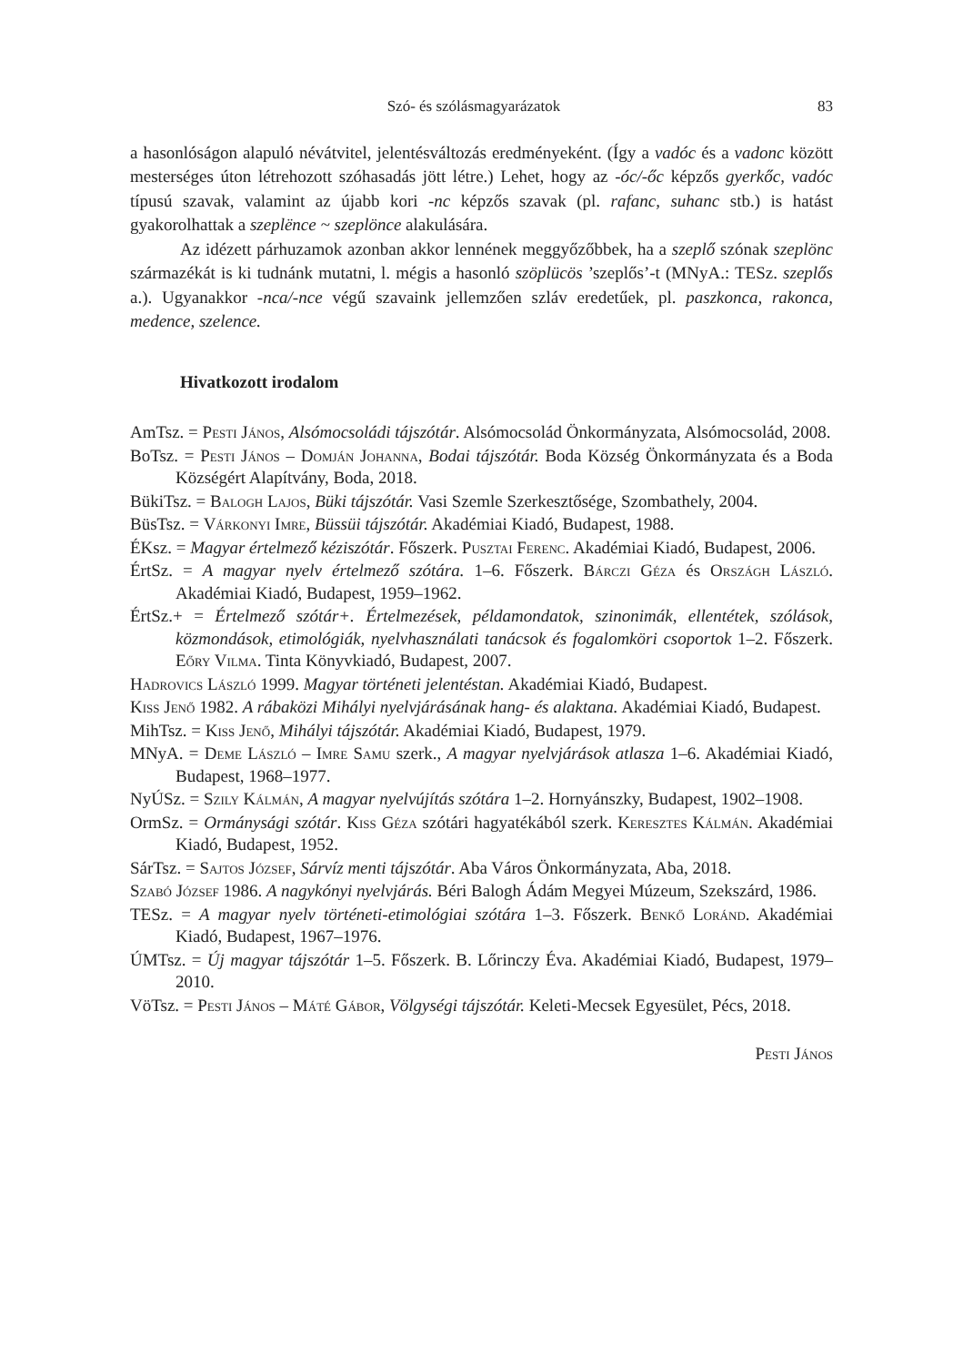Szó- és szólásmagyarázatok 83
a hasonlóságon alapuló névátvitel, jelentésváltozás eredményeként. (Így a vadóc és a vadonc között mesterséges úton létrehozott szóhasadás jött létre.) Lehet, hogy az -óc/-őc képzős gyerkőc, vadóc típusú szavak, valamint az újabb kori -nc képzős szavak (pl. rafanc, suhanc stb.) is hatást gyakorolhattak a szeplënce ~ szeplönce alakulására.
Az idézett párhuzamok azonban akkor lennének meggyőzőbbek, ha a szeplő szónak szeplönc származékát is ki tudnánk mutatni, l. mégis a hasonló szöplücös ’szeplős’-t (MNyA.: TESz. szeplős a.). Ugyanakkor -nca/-nce végű szavaink jellemzően szláv eredetűek, pl. paszkonca, rakonca, medence, szelence.
Hivatkozott irodalom
AmTsz. = Pesti János, Alsómocsoládi tájszótár. Alsómocsolád Önkormányzata, Alsómocsolád, 2008.
BoTsz. = Pesti János – Domján Johanna, Bodai tájszótár. Boda Község Önkormányzata és a Boda Községért Alapítvány, Boda, 2018.
BükiTsz. = Balogh Lajos, Büki tájszótár. Vasi Szemle Szerkesztősége, Szombathely, 2004.
BüsTsz. = Várkonyi Imre, Büssüi tájszótár. Akadémiai Kiadó, Budapest, 1988.
ÉKsz. = Magyar értelmező kéziszótár. Főszerk. Pusztai Ferenc. Akadémiai Kiadó, Budapest, 2006.
ÉrtSz. = A magyar nyelv értelmező szótára. 1–6. Főszerk. Bárczi Géza és Országh László. Akadémiai Kiadó, Budapest, 1959–1962.
ÉrtSz.+ = Értelmező szótár+. Értelmezések, példamondatok, szinonimák, ellentétek, szólások, közmondások, etimológiák, nyelvhasználati tanácsok és fogalomköri csoportok 1–2. Főszerk. Eőry Vilma. Tinta Könyvkiadó, Budapest, 2007.
Hadrovics László 1999. Magyar történeti jelentéstan. Akadémiai Kiadó, Budapest.
Kiss Jenő 1982. A rábaközi Mihályi nyelvjárásának hang- és alaktana. Akadémiai Kiadó, Budapest.
MihTsz. = Kiss Jenő, Mihályi tájszótár. Akadémiai Kiadó, Budapest, 1979.
MNyA. = Deme László – Imre Samu szerk., A magyar nyelvjárások atlasza 1–6. Akadémiai Kiadó, Budapest, 1968–1977.
NyÚSz. = Szily Kálmán, A magyar nyelvújítás szótára 1–2. Hornyánszky, Budapest, 1902–1908.
OrmSz. = Ormánysági szótár. Kiss Géza szótári hagyatékából szerk. Keresztes Kálmán. Akadémiai Kiadó, Budapest, 1952.
SárTsz. = Sajtos József, Sárvíz menti tájszótár. Aba Város Önkormányzata, Aba, 2018.
Szabó József 1986. A nagykónyi nyelvjárás. Béri Balogh Ádám Megyei Múzeum, Szekszárd, 1986.
TESz. = A magyar nyelv történeti-etimológiai szótára 1–3. Főszerk. Benkő Loránd. Akadémiai Kiadó, Budapest, 1967–1976.
ÚMTsz. = Új magyar tájszótár 1–5. Főszerk. B. Lőrinczy Éva. Akadémiai Kiadó, Budapest, 1979–2010.
VöTsz. = Pesti János – Máté Gábor, Völgységi tájszótár. Keleti-Mecsek Egyesület, Pécs, 2018.
Pesti János